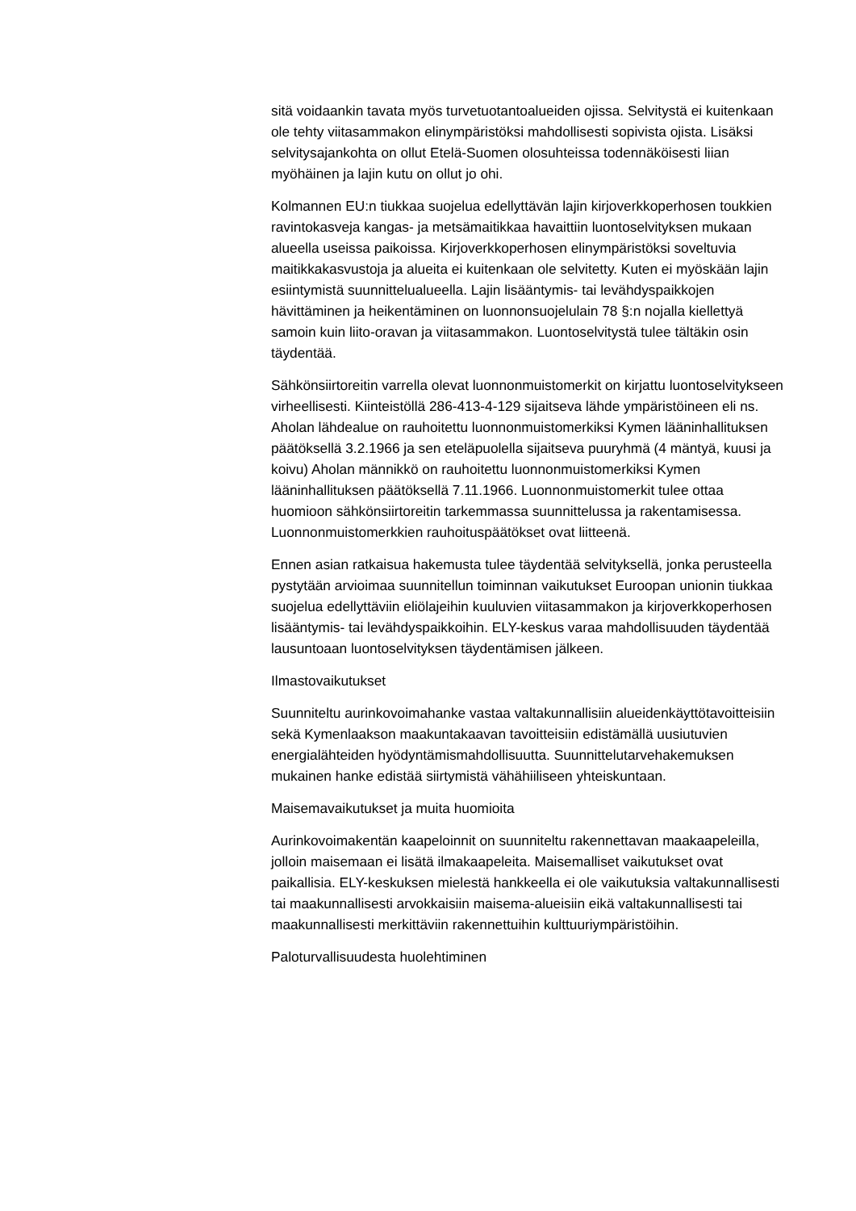sitä voidaankin tavata myös turvetuotantoalueiden ojissa. Selvitystä ei kuitenkaan ole tehty viitasammakon elinympäristöksi mahdollisesti sopivista ojista. Lisäksi selvitysajankohta on ollut Etelä-Suomen olosuhteissa todennäköisesti liian myöhäinen ja lajin kutu on ollut jo ohi.
Kolmannen EU:n tiukkaa suojelua edellyttävän lajin kirjoverkkoperhosen toukkien ravintokasveja kangas- ja metsämaitikkaa havaittiin luontoselvityksen mukaan alueella useissa paikoissa. Kirjoverkkoperhosen elinympäristöksi soveltuvia maitikkakasvustoja ja alueita ei kuitenkaan ole selvitetty. Kuten ei myöskään lajin esiintymistä suunnittelualueella. Lajin lisääntymis- tai levähdyspaikkojen hävittäminen ja heikentäminen on luonnonsuojelulain 78 §:n nojalla kiellettyä samoin kuin liito-oravan ja viitasammakon. Luontoselvitystä tulee tältäkin osin täydentää.
Sähkönsiirtoreitin varrella olevat luonnonmuistomerkit on kirjattu luontoselvitykseen virheellisesti. Kiinteistöllä 286-413-4-129 sijaitseva lähde ympäristöineen eli ns. Aholan lähdealue on rauhoitettu luonnonmuistomerkiksi Kymen lääninhallituksen päätöksellä 3.2.1966 ja sen eteläpuolella sijaitseva puuryhmä (4 mäntyä, kuusi ja koivu) Aholan männikkö on rauhoitettu luonnonmuistomerkiksi Kymen lääninhallituksen päätöksellä 7.11.1966. Luonnonmuistomerkit tulee ottaa huomioon sähkönsiirtoreitin tarkemmassa suunnittelussa ja rakentamisessa. Luonnonmuistomerkkien rauhoituspäätökset ovat liitteenä.
Ennen asian ratkaisua hakemusta tulee täydentää selvityksellä, jonka perusteella pystytään arvioimaa suunnitellun toiminnan vaikutukset Euroopan unionin tiukkaa suojelua edellyttäviin eliölajeihin kuuluvien viitasammakon ja kirjoverkkoperhosen lisääntymis- tai levähdyspaikkoihin. ELY-keskus varaa mahdollisuuden täydentää lausuntoaan luontoselvityksen täydentämisen jälkeen.
Ilmastovaikutukset
Suunniteltu aurinkovoimahanke vastaa valtakunnallisiin alueidenkäyttötavoitteisiin sekä Kymenlaakson maakuntakaavan tavoitteisiin edistämällä uusiutuvien energialähteiden hyödyntämismahdollisuutta. Suunnittelutarvehakemuksen mukainen hanke edistää siirtymistä vähähiiliseen yhteiskuntaan.
Maisemavaikutukset ja muita huomioita
Aurinkovoimakentän kaapeloinnit on suunniteltu rakennettavan maakaapeleilla, jolloin maisemaan ei lisätä ilmakaapeleita. Maisemalliset vaikutukset ovat paikallisia. ELY-keskuksen mielestä hankkeella ei ole vaikutuksia valtakunnallisesti tai maakunnallisesti arvokkaisiin maisema-alueisiin eikä valtakunnallisesti tai maakunnallisesti merkittäviin rakennettuihin kulttuuriympäristöihin.
Paloturvallisuudesta huolehtiminen